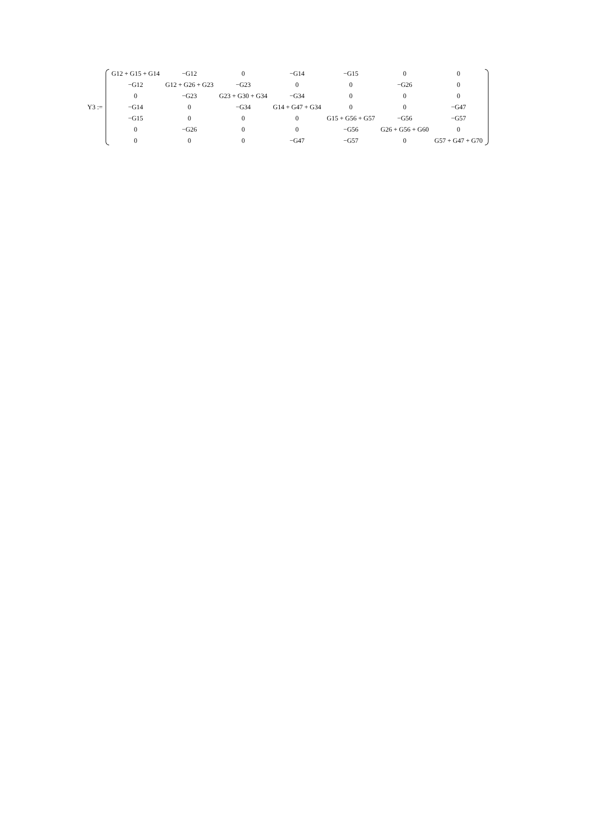Y3 :=
| G12 + G15 + G14 | −G12 | 0 | −G14 | −G15 | 0 | 0 |
| −G12 | G12 + G26 + G23 | −G23 | 0 | 0 | −G26 | 0 |
| 0 | −G23 | G23 + G30 + G34 | −G34 | 0 | 0 | 0 |
| −G14 | 0 | −G34 | G14 + G47 + G34 | 0 | 0 | −G47 |
| −G15 | 0 | 0 | 0 | G15 + G56 + G57 | −G56 | −G57 |
| 0 | −G26 | 0 | 0 | −G56 | G26 + G56 + G60 | 0 |
| 0 | 0 | 0 | −G47 | −G57 | 0 | G57 + G47 + G70 |